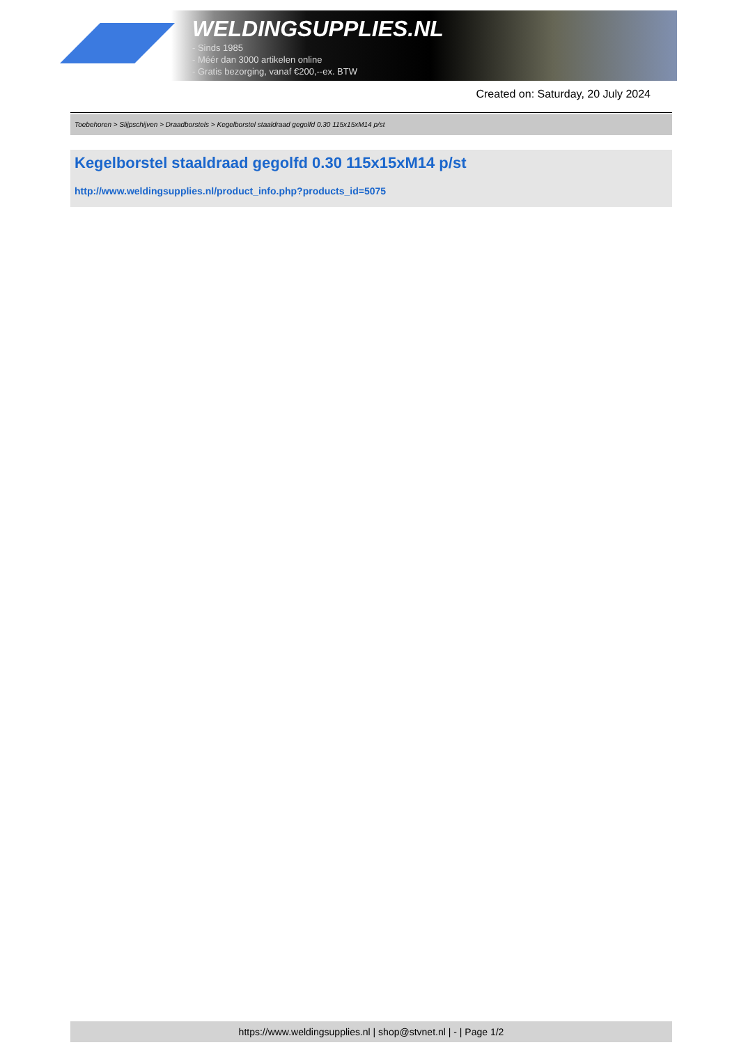WELDINGSUPPLIES.NL
- Sinds 1985
- Méér dan 3000 artikelen online
- Gratis bezorging, vanaf €200,--ex. BTW
Created on: Saturday, 20 July 2024
Toebehoren > Slijpschijven > Draadborstels > Kegelborstel staaldraad gegolfd 0.30 115x15xM14 p/st
Kegelborstel staaldraad gegolfd 0.30 115x15xM14 p/st
http://www.weldingsupplies.nl/product_info.php?products_id=5075
https://www.weldingsupplies.nl | shop@stvnet.nl | - | Page 1/2